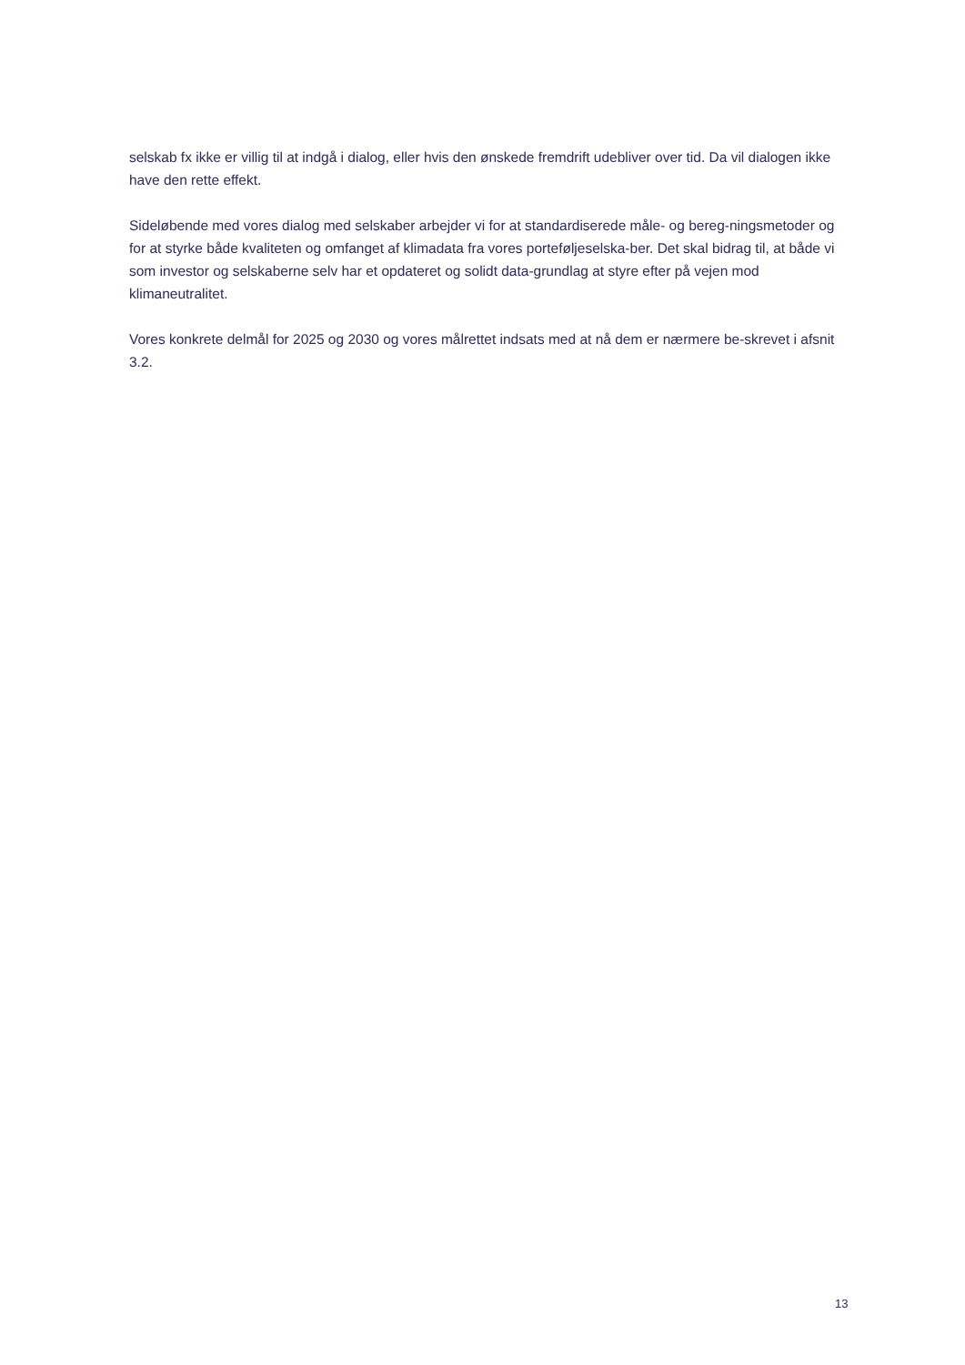selskab fx ikke er villig til at indgå i dialog, eller hvis den ønskede fremdrift udebliver over tid. Da vil dialogen ikke have den rette effekt.
Sideløbende med vores dialog med selskaber arbejder vi for at standardiserede måle- og bereg-ningsmetoder og for at styrke både kvaliteten og omfanget af klimadata fra vores porteføljeselska-ber. Det skal bidrag til, at både vi som investor og selskaberne selv har et opdateret og solidt data-grundlag at styre efter på vejen mod klimaneutralitet.
Vores konkrete delmål for 2025 og 2030 og vores målrettet indsats med at nå dem er nærmere be-skrevet i afsnit 3.2.
13